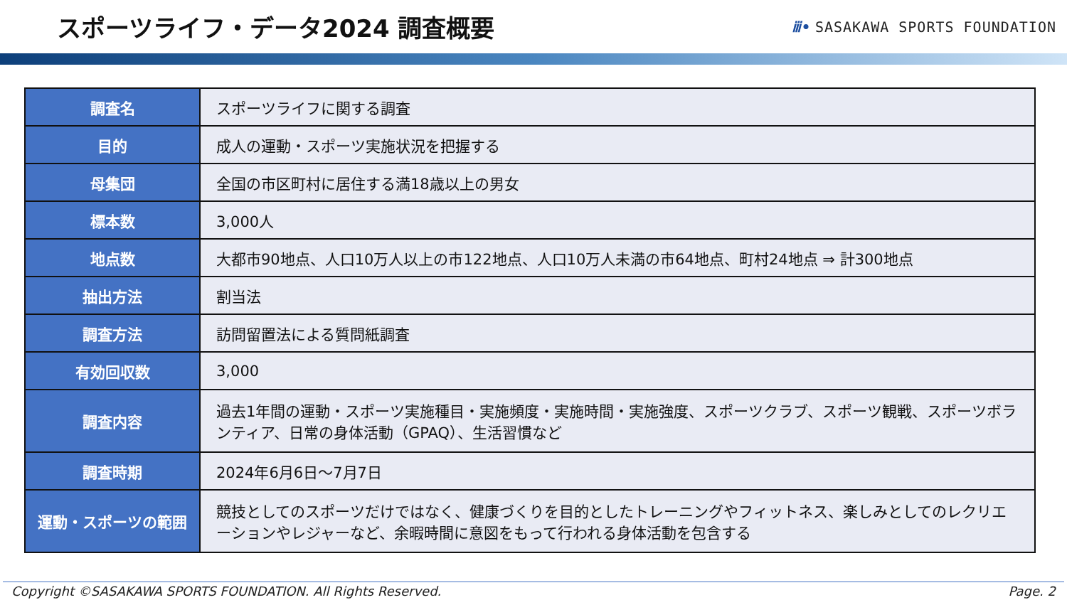スポーツライフ・データ2024 調査概要
ⅲ• SASAKAWA SPORTS FOUNDATION
| 調査名 | スポーツライフに関する調査 |
| 目的 | 成人の運動・スポーツ実施状況を把握する |
| 母集団 | 全国の市区町村に居住する満18歳以上の男女 |
| 標本数 | 3,000人 |
| 地点数 | 大都市90地点、人口10万人以上の市122地点、人口10万人未満の市64地点、町村24地点 ⇒ 計300地点 |
| 抽出方法 | 割当法 |
| 調査方法 | 訪問留置法による質問紙調査 |
| 有効回収数 | 3,000 |
| 調査内容 | 過去1年間の運動・スポーツ実施種目・実施頻度・実施時間・実施強度、スポーツクラブ、スポーツ観戦、スポーツボランティア、日常の身体活動（GPAQ）、生活習慣など |
| 調査時期 | 2024年6月6日～7月7日 |
| 運動・スポーツの範囲 | 競技としてのスポーツだけではなく、健康づくりを目的としたトレーニングやフィットネス、楽しみとしてのレクリエーションやレジャーなど、余暇時間に意図をもって行われる身体活動を包含する |
Copyright ©SASAKAWA SPORTS FOUNDATION. All Rights Reserved. Page. 2